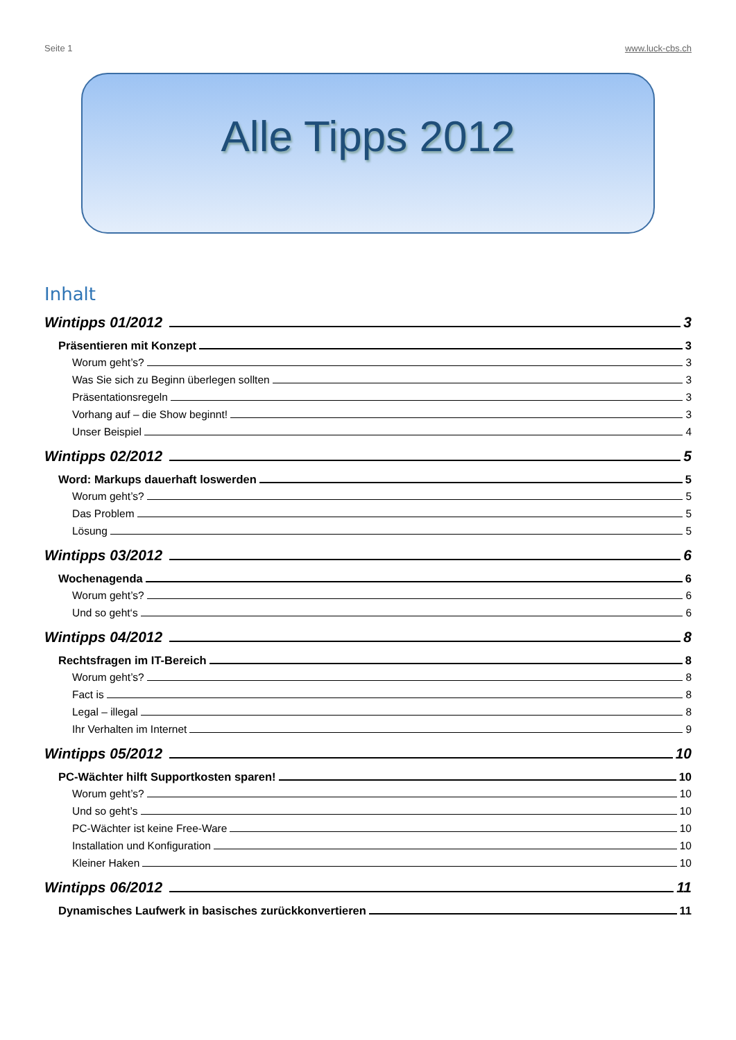Seite 1 www.luck-cbs.ch
Alle Tipps 2012
Inhalt
Wintipps 01/2012 3
Präsentieren mit Konzept 3
Worum geht’s? 3
Was Sie sich zu Beginn überlegen sollten 3
Präsentationsregeln 3
Vorhang auf – die Show beginnt! 3
Unser Beispiel 4
Wintipps 02/2012 5
Word: Markups dauerhaft loswerden 5
Worum geht’s? 5
Das Problem 5
Lösung 5
Wintipps 03/2012 6
Wochenagenda 6
Worum geht’s? 6
Und so geht‘s 6
Wintipps 04/2012 8
Rechtsfragen im IT-Bereich 8
Worum geht’s? 8
Fact is 8
Legal – illegal 8
Ihr Verhalten im Internet 9
Wintipps 05/2012 10
PC-Wächter hilft Supportkosten sparen! 10
Worum geht’s? 10
Und so geht’s 10
PC-Wächter ist keine Free-Ware 10
Installation und Konfiguration 10
Kleiner Haken 10
Wintipps 06/2012 11
Dynamisches Laufwerk in basisches zurückkonvertieren 11